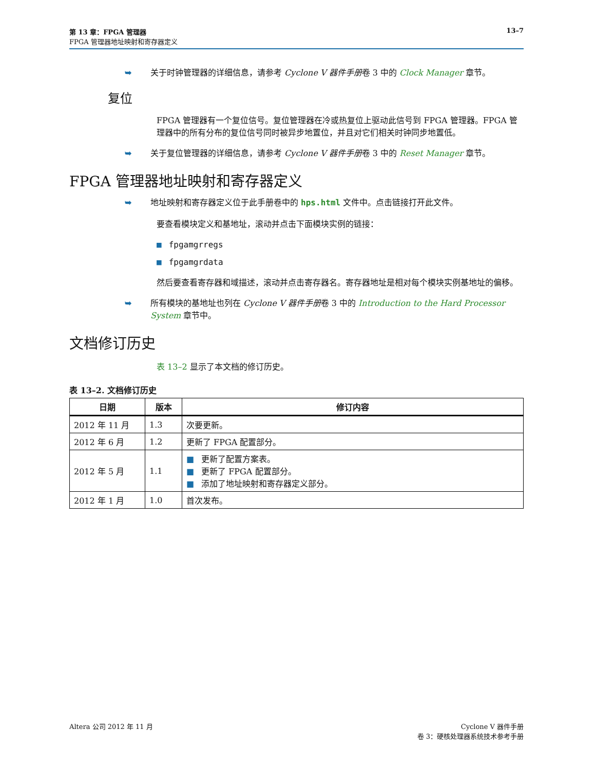第 13 章：FPGA 管理器 13–7
FPGA 管理器地址映射和寄存器定义
➥ 关于时钟管理器的详细信息，请参考 Cyclone V 器件手册卷 3 中的 Clock Manager 章节。
复位
FPGA 管理器有一个复位信号。复位管理器在冷或热复位上驱动此信号到 FPGA 管理器。FPGA 管理器中的所有分布的复位信号同时被异步地置位，并且对它们相关时钟同步地置低。
➥ 关于复位管理器的详细信息，请参考 Cyclone V 器件手册卷 3 中的 Reset Manager 章节。
FPGA 管理器地址映射和寄存器定义
➥ 地址映射和寄存器定义位于此手册卷中的 hps.html 文件中。点击链接打开此文件。
要查看模块定义和基地址，滚动并点击下面模块实例的链接：
■ fpgamgrregs
■ fpgamgrdata
然后要查看寄存器和域描述，滚动并点击寄存器名。寄存器地址是相对每个模块实例基地址的偏移。
➥ 所有模块的基地址也列在 Cyclone V 器件手册卷 3 中的 Introduction to the Hard Processor System 章节中。
文档修订历史
表 13–2 显示了本文档的修订历史。
表 13–2. 文档修订历史
| 日期 | 版本 | 修订内容 |
| --- | --- | --- |
| 2012 年 11 月 | 1.3 | 次要更新。 |
| 2012 年 6 月 | 1.2 | 更新了 FPGA 配置部分。 |
| 2012 年 5 月 | 1.1 | ■ 更新了配置方案表。 ■ 更新了 FPGA 配置部分。 ■ 添加了地址映射和寄存器定义部分。 |
| 2012 年 1 月 | 1.0 | 首次发布。 |
Altera 公司 2012 年 11 月 Cyclone V 器件手册
卷 3：硬核处理器系统技术参考手册